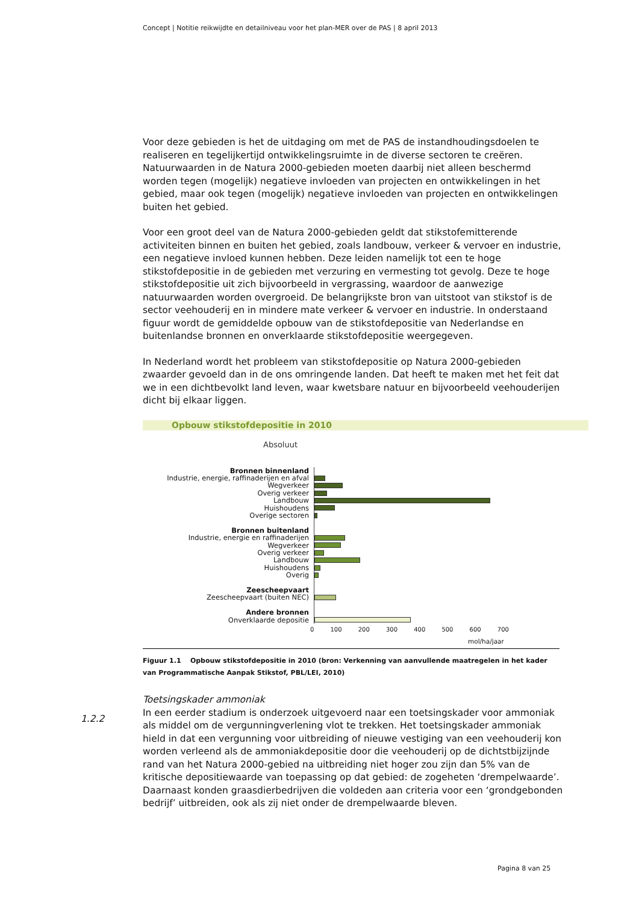Concept | Notitie reikwijdte en detailniveau voor het plan-MER over de PAS | 8 april 2013
Voor deze gebieden is het de uitdaging om met de PAS de instandhoudingsdoelen te realiseren en tegelijkertijd ontwikkelingsruimte in de diverse sectoren te creëren. Natuurwaarden in de Natura 2000-gebieden moeten daarbij niet alleen beschermd worden tegen (mogelijk) negatieve invloeden van projecten en ontwikkelingen in het gebied, maar ook tegen (mogelijk) negatieve invloeden van projecten en ontwikkelingen buiten het gebied.
Voor een groot deel van de Natura 2000-gebieden geldt dat stikstofemitterende activiteiten binnen en buiten het gebied, zoals landbouw, verkeer & vervoer en industrie, een negatieve invloed kunnen hebben. Deze leiden namelijk tot een te hoge stikstofdepositie in de gebieden met verzuring en vermesting tot gevolg. Deze te hoge stikstofdepositie uit zich bijvoorbeeld in vergrassing, waardoor de aanwezige natuurwaarden worden overgroeid. De belangrijkste bron van uitstoot van stikstof is de sector veehouderij en in mindere mate verkeer & vervoer en industrie. In onderstaand figuur wordt de gemiddelde opbouw van de stikstofdepositie van Nederlandse en buitenlandse bronnen en onverklaarde stikstofdepositie weergegeven.
In Nederland wordt het probleem van stikstofdepositie op Natura 2000-gebieden zwaarder gevoeld dan in de ons omringende landen. Dat heeft te maken met het feit dat we in een dichtbevolkt land leven, waar kwetsbare natuur en bijvoorbeeld veehouderijen dicht bij elkaar liggen.
Opbouw stikstofdepositie in 2010
Absoluut
Bronnen binnenland
Industrie, energie, raffinaderijen en afval
Wegverkeer
Overig verkeer
Landbouw
Huishoudens
Overige sectoren
Bronnen buitenland
Industrie, energie en raffinaderijen
Wegverkeer
Overig verkeer
Landbouw
Huishoudens
Overig
Zeescheepvaart
Zeescheepvaart (buiten NEC)
Andere bronnen
Onverklaarde depositie
0 100 200 300 400 500 600 700
mol/ha/jaar
Figuur 1.1 Opbouw stikstofdepositie in 2010 (bron: Verkenning van aanvullende maatregelen in het kader van Programmatische Aanpak Stikstof, PBL/LEI, 2010)
Toetsingskader ammoniak
In een eerder stadium is onderzoek uitgevoerd naar een toetsingskader voor ammoniak als middel om de vergunningverlening vlot te trekken. Het toetsingskader ammoniak hield in dat een vergunning voor uitbreiding of nieuwe vestiging van een veehouderij kon worden verleend als de ammoniakdepositie door die veehouderij op de dichtstbijzijnde rand van het Natura 2000-gebied na uitbreiding niet hoger zou zijn dan 5% van de kritische depositiewaarde van toepassing op dat gebied: de zogeheten ‘drempelwaarde’.
Daarnaast konden graasdierbedrijven die voldeden aan criteria voor een ‘grondgebonden bedrijf’ uitbreiden, ook als zij niet onder de drempelwaarde bleven.
1.2.2
Pagina 8 van 25